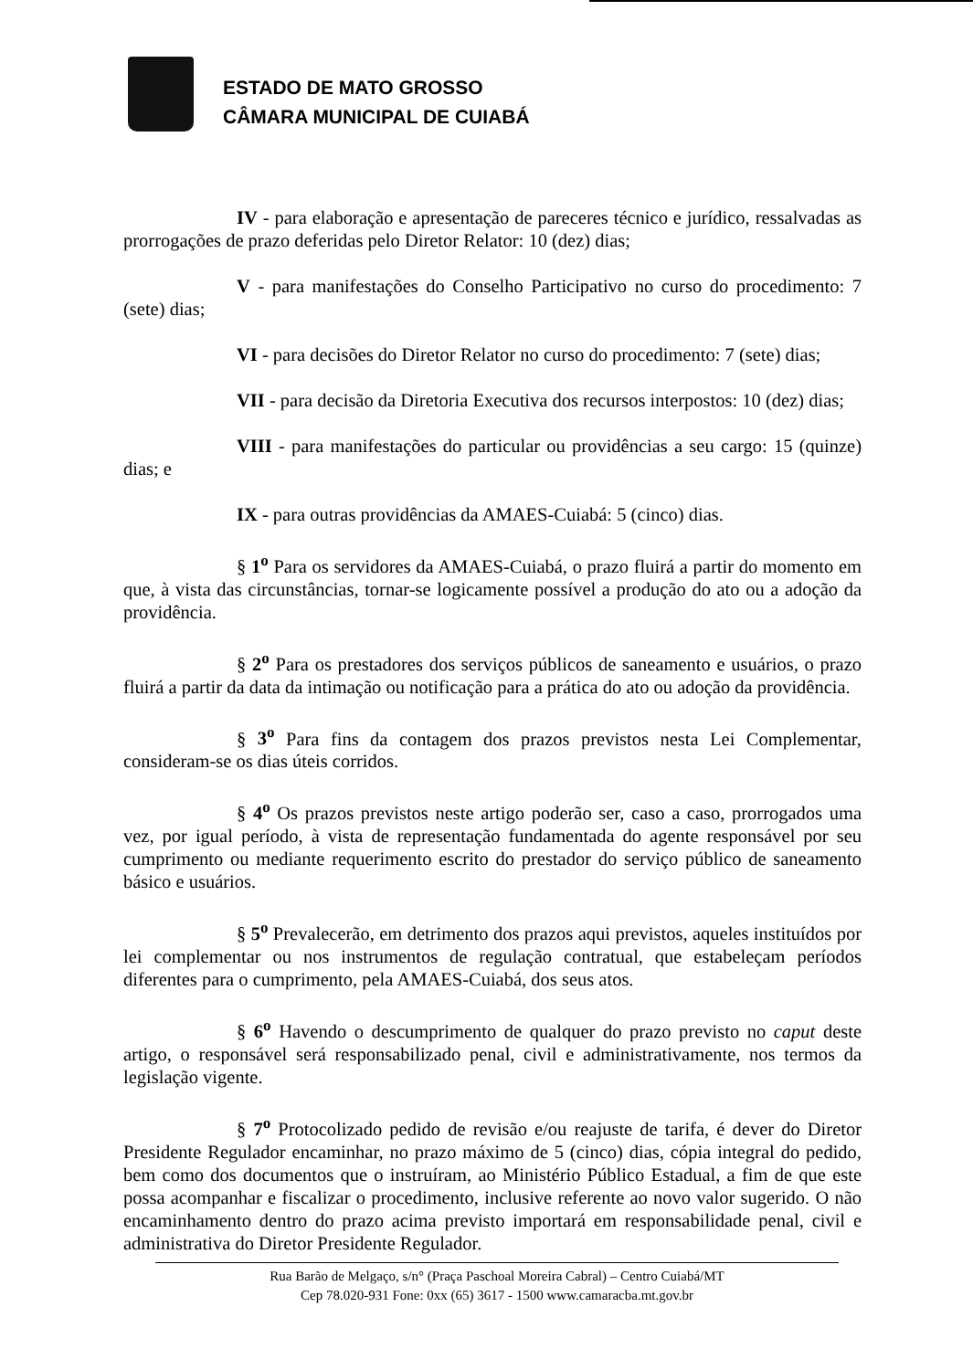ESTADO DE MATO GROSSO
CÂMARA MUNICIPAL DE CUIABÁ
IV - para elaboração e apresentação de pareceres técnico e jurídico, ressalvadas as prorrogações de prazo deferidas pelo Diretor Relator: 10 (dez) dias;
V - para manifestações do Conselho Participativo no curso do procedimento: 7 (sete) dias;
VI - para decisões do Diretor Relator no curso do procedimento: 7 (sete) dias;
VII - para decisão da Diretoria Executiva dos recursos interpostos: 10 (dez) dias;
VIII - para manifestações do particular ou providências a seu cargo: 15 (quinze) dias; e
IX - para outras providências da AMAES-Cuiabá: 5 (cinco) dias.
§ 1<sup>o</sup> Para os servidores da AMAES-Cuiabá, o prazo fluirá a partir do momento em que, à vista das circunstâncias, tornar-se logicamente possível a produção do ato ou a adoção da providência.
§ 2<sup>o</sup> Para os prestadores dos serviços públicos de saneamento e usuários, o prazo fluirá a partir da data da intimação ou notificação para a prática do ato ou adoção da providência.
§ 3<sup>o</sup> Para fins da contagem dos prazos previstos nesta Lei Complementar, consideram-se os dias úteis corridos.
§ 4<sup>o</sup> Os prazos previstos neste artigo poderão ser, caso a caso, prorrogados uma vez, por igual período, à vista de representação fundamentada do agente responsável por seu cumprimento ou mediante requerimento escrito do prestador do serviço público de saneamento básico e usuários.
§ 5<sup>o</sup> Prevalecerão, em detrimento dos prazos aqui previstos, aqueles instituídos por lei complementar ou nos instrumentos de regulação contratual, que estabeleçam períodos diferentes para o cumprimento, pela AMAES-Cuiabá, dos seus atos.
§ 6<sup>o</sup> Havendo o descumprimento de qualquer do prazo previsto no caput deste artigo, o responsável será responsabilizado penal, civil e administrativamente, nos termos da legislação vigente.
§ 7<sup>o</sup> Protocolizado pedido de revisão e/ou reajuste de tarifa, é dever do Diretor Presidente Regulador encaminhar, no prazo máximo de 5 (cinco) dias, cópia integral do pedido, bem como dos documentos que o instruíram, ao Ministério Público Estadual, a fim de que este possa acompanhar e fiscalizar o procedimento, inclusive referente ao novo valor sugerido. O não encaminhamento dentro do prazo acima previsto importará em responsabilidade penal, civil e administrativa do Diretor Presidente Regulador.
Rua Barão de Melgaço, s/n° (Praça Paschoal Moreira Cabral) – Centro Cuiabá/MT
Cep 78.020-931 Fone: 0xx (65) 3617 - 1500 www.camaracba.mt.gov.br